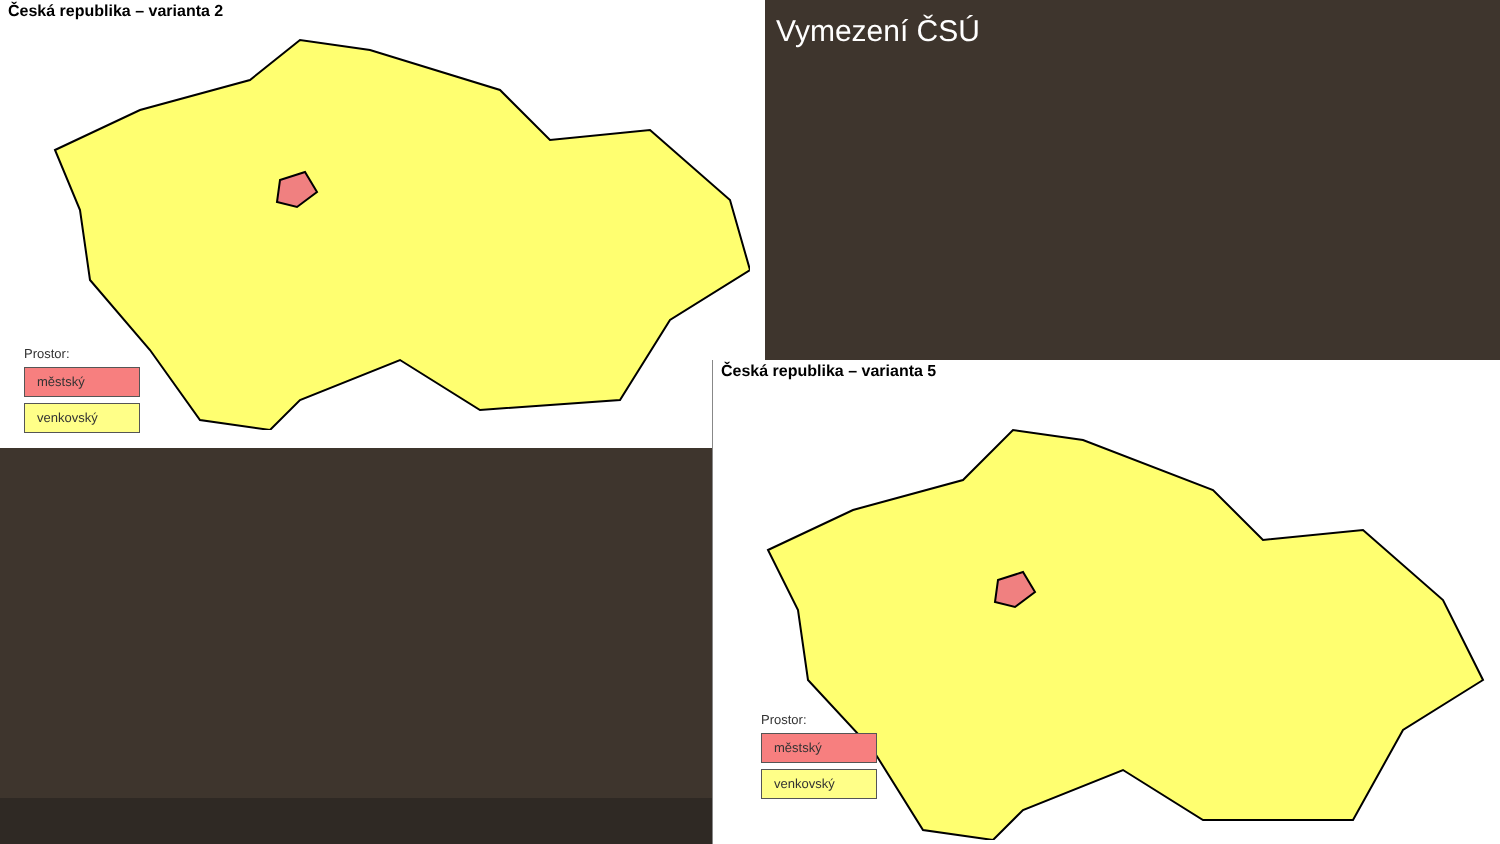Česká republika – varianta 2
Prostor:
městský
venkovský
Vymezení ČSÚ
Česká republika – varianta 5
Prostor:
městský
venkovský